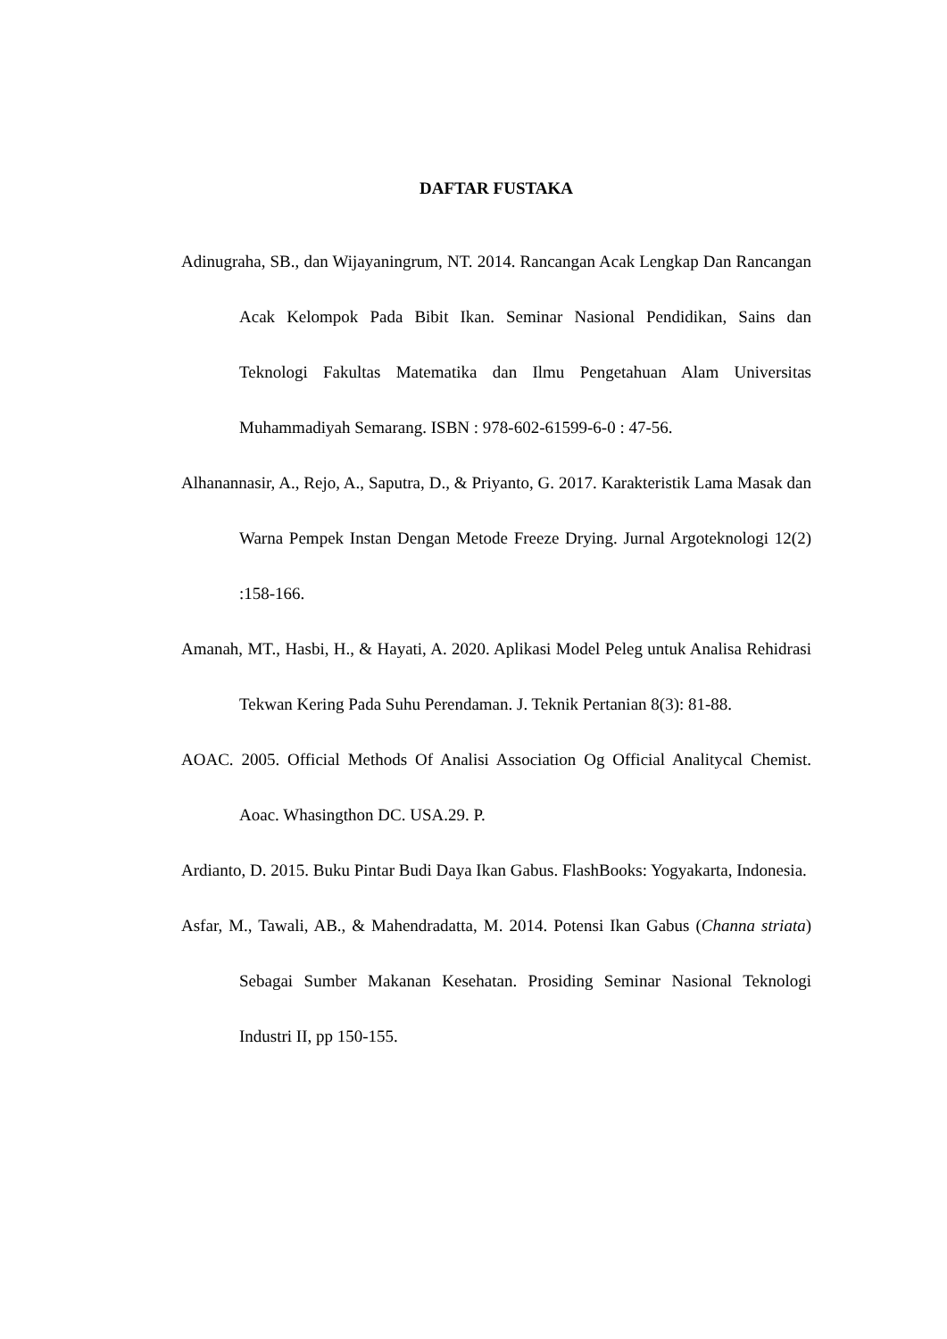DAFTAR FUSTAKA
Adinugraha, SB., dan Wijayaningrum, NT. 2014. Rancangan Acak Lengkap Dan Rancangan Acak Kelompok Pada Bibit Ikan. Seminar Nasional Pendidikan, Sains dan Teknologi Fakultas Matematika dan Ilmu Pengetahuan Alam Universitas Muhammadiyah Semarang. ISBN : 978-602-61599-6-0 : 47-56.
Alhanannasir, A., Rejo, A., Saputra, D., & Priyanto, G. 2017. Karakteristik Lama Masak dan Warna Pempek Instan Dengan Metode Freeze Drying. Jurnal Argoteknologi 12(2) :158-166.
Amanah, MT., Hasbi, H., & Hayati, A. 2020. Aplikasi Model Peleg untuk Analisa Rehidrasi Tekwan Kering Pada Suhu Perendaman. J. Teknik Pertanian 8(3): 81-88.
AOAC. 2005. Official Methods Of Analisi Association Og Official Analitycal Chemist. Aoac. Whasingthon DC. USA.29. P.
Ardianto, D. 2015. Buku Pintar Budi Daya Ikan Gabus. FlashBooks: Yogyakarta, Indonesia.
Asfar, M., Tawali, AB., & Mahendradatta, M. 2014. Potensi Ikan Gabus (Channa striata) Sebagai Sumber Makanan Kesehatan. Prosiding Seminar Nasional Teknologi Industri II, pp 150-155.